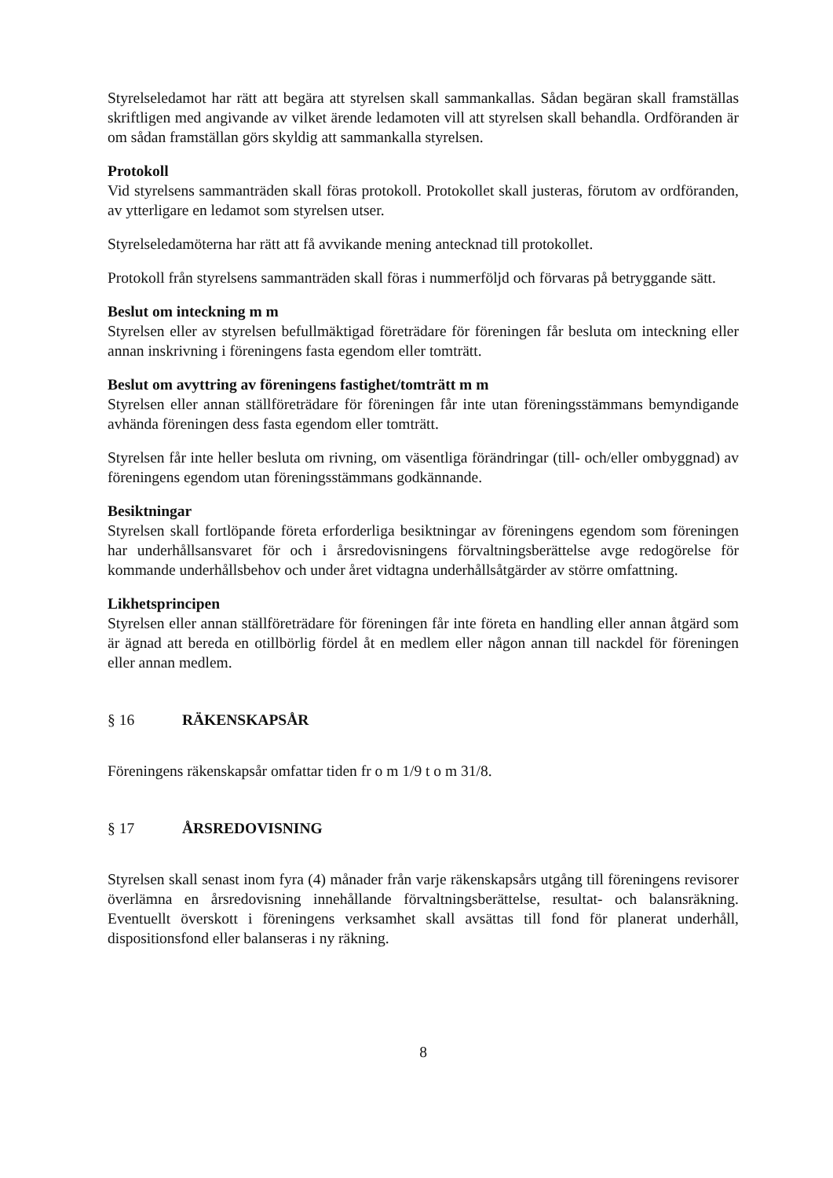Styrelseledamot har rätt att begära att styrelsen skall sammankallas. Sådan begäran skall framställas skriftligen med angivande av vilket ärende ledamoten vill att styrelsen skall behandla. Ordföranden är om sådan framställan görs skyldig att sammankalla styrelsen.
Protokoll
Vid styrelsens sammanträden skall föras protokoll. Protokollet skall justeras, förutom av ordföranden, av ytterligare en ledamot som styrelsen utser.
Styrelseledamöterna har rätt att få avvikande mening antecknad till protokollet.
Protokoll från styrelsens sammanträden skall föras i nummerföljd och förvaras på betryggande sätt.
Beslut om inteckning m m
Styrelsen eller av styrelsen befullmäktigad företrädare för föreningen får besluta om inteckning eller annan inskrivning i föreningens fasta egendom eller tomträtt.
Beslut om avyttring av föreningens fastighet/tomträtt m m
Styrelsen eller annan ställföreträdare för föreningen får inte utan föreningsstämmans bemyndigande avhända föreningen dess fasta egendom eller tomträtt.
Styrelsen får inte heller besluta om rivning, om väsentliga förändringar (till- och/eller ombyggnad) av föreningens egendom utan föreningsstämmans godkännande.
Besiktningar
Styrelsen skall fortlöpande företa erforderliga besiktningar av föreningens egendom som föreningen har underhållsansvaret för och i årsredovisningens förvaltningsberättelse avge redogörelse för kommande underhållsbehov och under året vidtagna underhållsåtgärder av större omfattning.
Likhetsprincipen
Styrelsen eller annan ställföreträdare för föreningen får inte företa en handling eller annan åtgärd som är ägnad att bereda en otillbörlig fördel åt en medlem eller någon annan till nackdel för föreningen eller annan medlem.
§ 16 RÄKENSKAPSÅR
Föreningens räkenskapsår omfattar tiden fr o m 1/9 t o m 31/8.
§ 17 ÅRSREDOVISNING
Styrelsen skall senast inom fyra (4) månader från varje räkenskapsårs utgång till föreningens revisorer överlämna en årsredovisning innehållande förvaltningsberättelse, resultat- och balansräkning. Eventuellt överskott i föreningens verksamhet skall avsättas till fond för planerat underhåll, dispositionsfond eller balanseras i ny räkning.
8